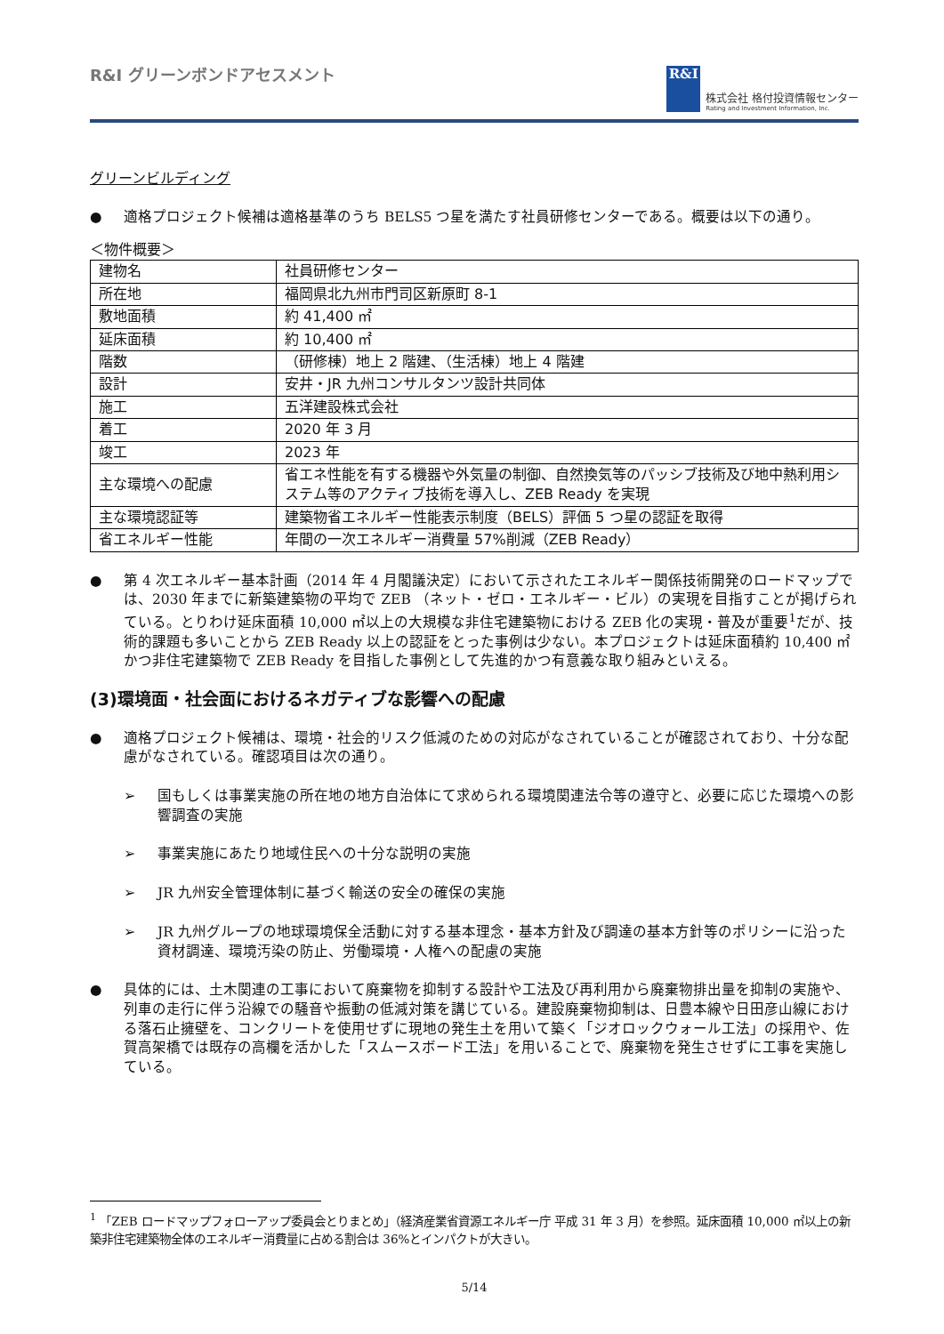R&I グリーンボンドアセスメント
R&I
株式会社 格付投資情報センター
Rating and Investment Information, Inc.
グリーンビルディング
● 適格プロジェクト候補は適格基準のうち BELS5 つ星を満たす社員研修センターである。概要は以下の通り。
＜物件概要＞
| 建物名 | 社員研修センター |
| 所在地 | 福岡県北九州市門司区新原町 8-1 |
| 敷地面積 | 約 41,400 ㎡ |
| 延床面積 | 約 10,400 ㎡ |
| 階数 | （研修棟）地上 2 階建、（生活棟）地上 4 階建 |
| 設計 | 安井・JR 九州コンサルタンツ設計共同体 |
| 施工 | 五洋建設株式会社 |
| 着工 | 2020 年 3 月 |
| 竣工 | 2023 年 |
| 主な環境への配慮 | 省エネ性能を有する機器や外気量の制御、自然換気等のパッシブ技術及び地中熱利用システム等のアクティブ技術を導入し、ZEB Ready を実現 |
| 主な環境認証等 | 建築物省エネルギー性能表示制度（BELS）評価 5 つ星の認証を取得 |
| 省エネルギー性能 | 年間の一次エネルギー消費量 57%削減（ZEB Ready） |
● 第 4 次エネルギー基本計画（2014 年 4 月閣議決定）において示されたエネルギー関係技術開発のロードマップでは、2030 年までに新築建築物の平均で ZEB （ネット・ゼロ・エネルギー・ビル）の実現を目指すことが掲げられている。とりわけ延床面積 10,000 ㎡以上の大規模な非住宅建築物における ZEB 化の実現・普及が重要<sup>1</sup>だが、技術的課題も多いことから ZEB Ready 以上の認証をとった事例は少ない。本プロジェクトは延床面積約 10,400 ㎡かつ非住宅建築物で ZEB Ready を目指した事例として先進的かつ有意義な取り組みといえる。
(3)環境面・社会面におけるネガティブな影響への配慮
● 適格プロジェクト候補は、環境・社会的リスク低減のための対応がなされていることが確認されており、十分な配慮がなされている。確認項目は次の通り。
➢ 国もしくは事業実施の所在地の地方自治体にて求められる環境関連法令等の遵守と、必要に応じた環境への影響調査の実施
➢ 事業実施にあたり地域住民への十分な説明の実施
➢ JR 九州安全管理体制に基づく輸送の安全の確保の実施
➢ JR 九州グループの地球環境保全活動に対する基本理念・基本方針及び調達の基本方針等のポリシーに沿った資材調達、環境汚染の防止、労働環境・人権への配慮の実施
● 具体的には、土木関連の工事において廃棄物を抑制する設計や工法及び再利用から廃棄物排出量を抑制の実施や、列車の走行に伴う沿線での騒音や振動の低減対策を講じている。建設廃棄物抑制は、日豊本線や日田彦山線における落石止擁壁を、コンクリートを使用せずに現地の発生土を用いて築く「ジオロックウォール工法」の採用や、佐賀高架橋では既存の高欄を活かした「スムースボード工法」を用いることで、廃棄物を発生させずに工事を実施している。
<sup>1</sup> 「ZEB ロードマップフォローアップ委員会とりまとめ」（経済産業省資源エネルギー庁 平成 31 年 3 月）を参照。延床面積 10,000 ㎡以上の新築非住宅建築物全体のエネルギー消費量に占める割合は 36%とインパクトが大きい。
5/14